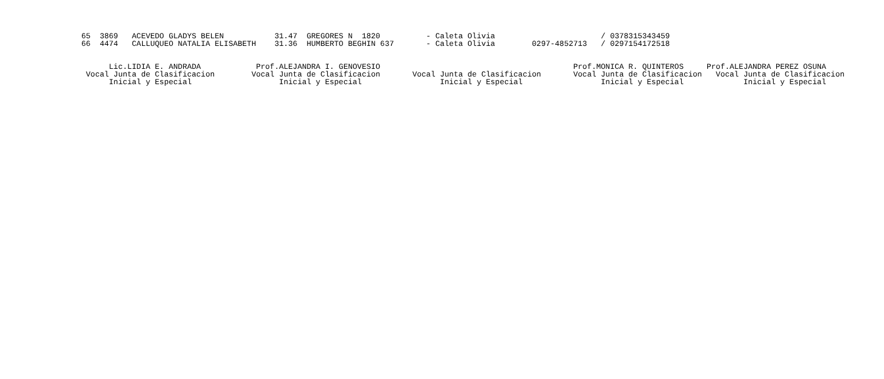65  3869   ACEVEDO GLADYS BELEN           31.47  GREGORES N  1820          - Caleta Olivia                       / 0378315343459
66  4474   CALLUQUEO NATALIA ELISABETH    31.36  HUMBERTO BEGHIN 637       - Caleta Olivia        0297-4852713   / 0297154172518
      Lic.LIDIA E. ANDRADA            Prof.ALEJANDRA I. GENOVESIO                                          Prof.MONICA R. QUINTEROS     Prof.ALEJANDRA PEREZ OSUNA
 Vocal Junta de Clasificacion        Vocal Junta de Clasificacion       Vocal Junta de Clasificacion       Vocal Junta de Clasificacion   Vocal Junta de Clasificacion
      Inicial y Especial                   Inicial y Especial                 Inicial y Especial                 Inicial y Especial             Inicial y Especial